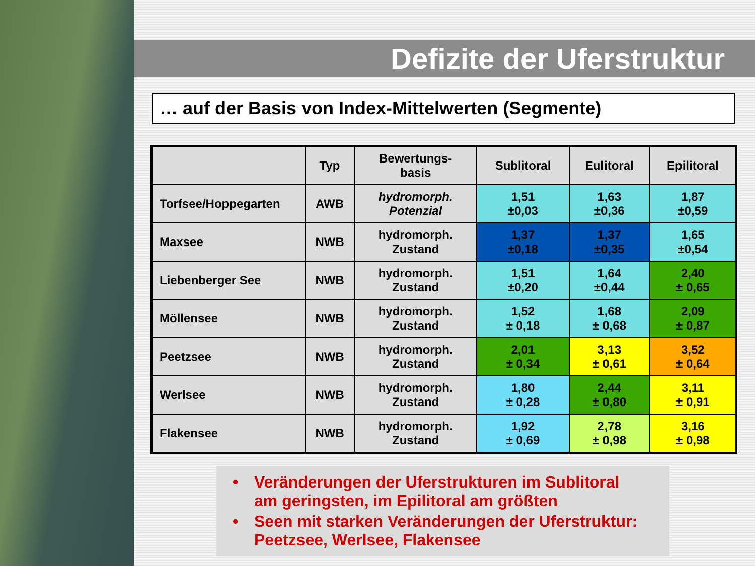Defizite der Uferstruktur
… auf der Basis von Index-Mittelwerten (Segmente)
| | Typ | Bewertungs- basis | Sublitoral | Eulitoral | Epilitoral |
| --- | --- | --- | --- | --- | --- |
| Torfsee/Hoppegarten | AWB | hydromorph. Potenzial | 1,51 ±0,03 | 1,63 ±0,36 | 1,87 ±0,59 |
| Maxsee | NWB | hydromorph. Zustand | 1,37 ±0,18 | 1,37 ±0,35 | 1,65 ±0,54 |
| Liebenberger See | NWB | hydromorph. Zustand | 1,51 ±0,20 | 1,64 ±0,44 | 2,40 ± 0,65 |
| Möllensee | NWB | hydromorph. Zustand | 1,52 ± 0,18 | 1,68 ± 0,68 | 2,09 ± 0,87 |
| Peetzsee | NWB | hydromorph. Zustand | 2,01 ± 0,34 | 3,13 ± 0,61 | 3,52 ± 0,64 |
| Werlsee | NWB | hydromorph. Zustand | 1,80 ± 0,28 | 2,44 ± 0,80 | 3,11 ± 0,91 |
| Flakensee | NWB | hydromorph. Zustand | 1,92 ± 0,69 | 2,78 ± 0,98 | 3,16 ± 0,98 |
• Veränderungen der Uferstrukturen im Sublitoral
am geringsten, im Epilitoral am größten
• Seen mit starken Veränderungen der Uferstruktur:
Peetzsee, Werlsee, Flakensee